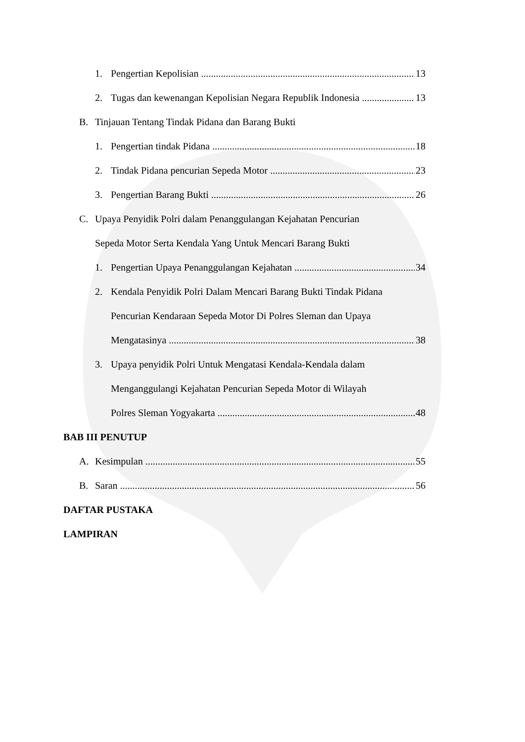1. Pengertian Kepolisian 13
2. Tugas dan kewenangan Kepolisian Negara Republik Indonesia 13
B. Tinjauan Tentang Tindak Pidana dan Barang Bukti
1. Pengertian tindak Pidana 18
2. Tindak Pidana pencurian Sepeda Motor 23
3. Pengertian Barang Bukti 26
C. Upaya Penyidik Polri dalam Penanggulangan Kejahatan Pencurian
Sepeda Motor Serta Kendala Yang Untuk Mencari Barang Bukti
1. Pengertian Upaya Penanggulangan Kejahatan 34
2. Kendala Penyidik Polri Dalam Mencari Barang Bukti Tindak Pidana
Pencurian Kendaraan Sepeda Motor Di Polres Sleman dan Upaya
Mengatasinya 38
3. Upaya penyidik Polri Untuk Mengatasi Kendala-Kendala dalam
Menganggulangi Kejahatan Pencurian Sepeda Motor di Wilayah
Polres Sleman Yogyakarta 48
BAB III PENUTUP
A. Kesimpulan 55
B. Saran 56
DAFTAR PUSTAKA
LAMPIRAN